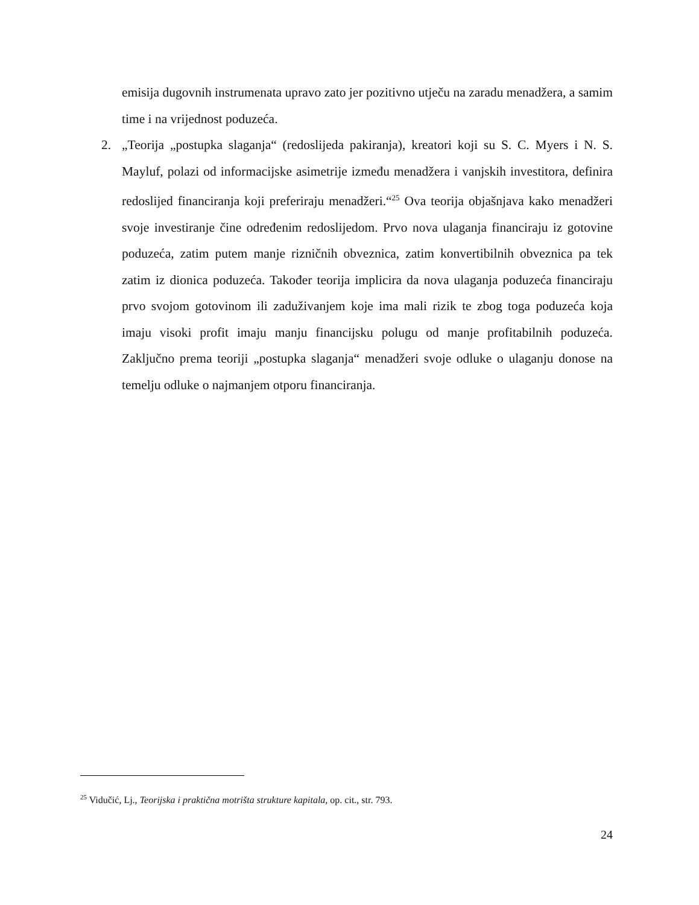emisija dugovnih instrumenata upravo zato jer pozitivno utječu na zaradu menadžera, a samim time i na vrijednost poduzeća.
2. „Teorija „postupka slaganja“ (redoslijeda pakiranja), kreatori koji su S. C. Myers i N. S. Mayluf, polazi od informacijske asimetrije između menadžera i vanjskih investitora, definira redoslijed financiranja koji preferiraju menadžeri.“<sup>25</sup> Ova teorija objašnjava kako menadžeri svoje investiranje čine određenim redoslijedom. Prvo nova ulaganja financiraju iz gotovine poduzeća, zatim putem manje rizničnih obveznica, zatim konvertibilnih obveznica pa tek zatim iz dionica poduzeća. Također teorija implicira da nova ulaganja poduzeća financiraju prvo svojom gotovinom ili zaduživanjem koje ima mali rizik te zbog toga poduzeća koja imaju visoki profit imaju manju financijsku polugu od manje profitabilnih poduzeća. Zaključno prema teoriji „postupka slaganja“ menadžeri svoje odluke o ulaganju donose na temelju odluke o najmanjem otporu financiranja.
<sup>25</sup> Vidučić, Lj., Teorijska i praktična motrišta strukture kapitala, op. cit., str. 793.
24